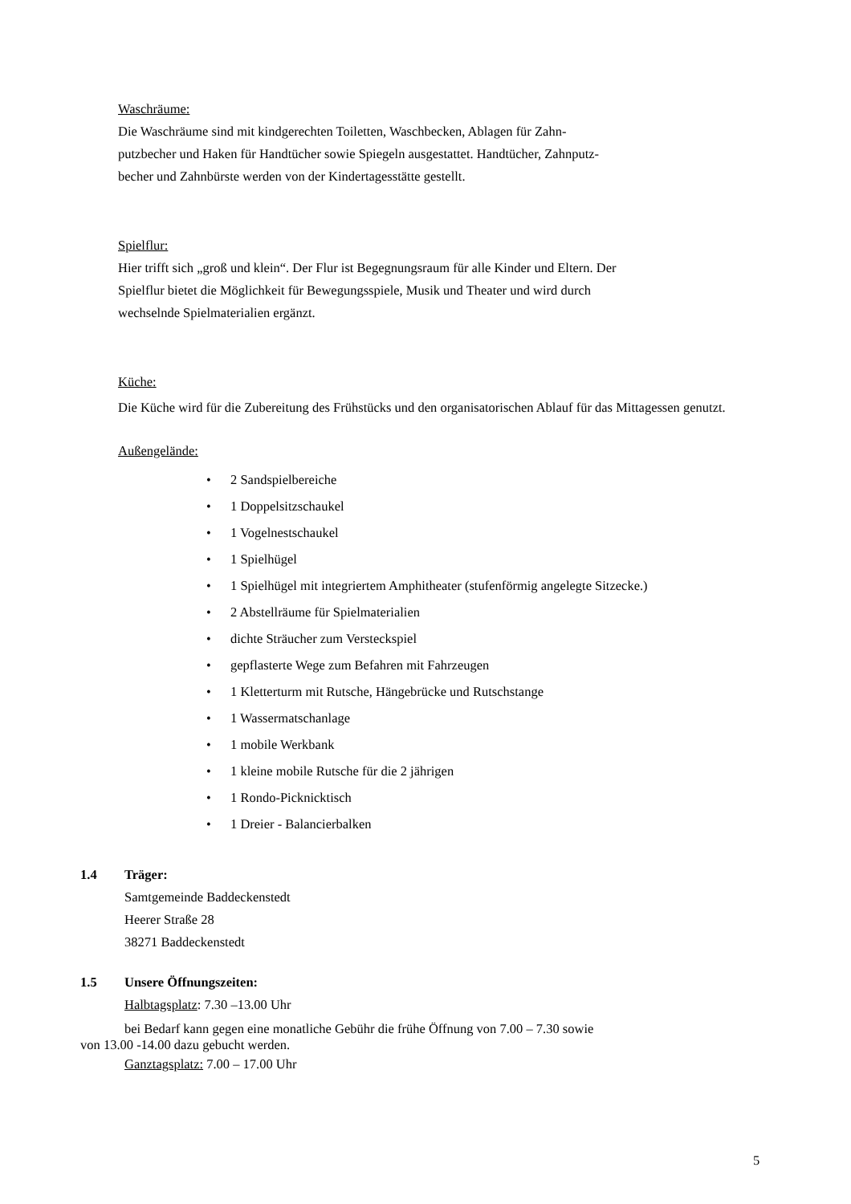Waschräume:
Die Waschräume sind mit kindgerechten Toiletten, Waschbecken, Ablagen für Zahn-
putzbecher und Haken für Handtücher sowie Spiegeln ausgestattet. Handtücher, Zahnputz-
becher und Zahnbürste werden von der Kindertagesstätte gestellt.
Spielflur:
Hier trifft sich „groß und klein“. Der Flur ist Begegnungsraum für alle Kinder und Eltern. Der
Spielflur bietet die Möglichkeit für Bewegungsspiele, Musik und Theater und wird durch
wechselnde Spielmaterialien ergänzt.
Küche:
Die Küche wird für die Zubereitung des Frühstücks und den organisatorischen Ablauf für das Mittagessen genutzt.
Außengelände:
• 2 Sandspielbereiche
• 1 Doppelsitzschaukel
• 1 Vogelnestschaukel
• 1 Spielhügel
• 1 Spielhügel mit integriertem Amphitheater (stufenförmig angelegte Sitzecke.)
• 2 Abstellräume für Spielmaterialien
• dichte Sträucher zum Versteckspiel
• gepflasterte Wege zum Befahren mit Fahrzeugen
• 1 Kletterturm mit Rutsche, Hängebrücke und Rutschstange
• 1 Wassermatschanlage
• 1 mobile Werkbank
• 1 kleine mobile Rutsche für die 2 jährigen
• 1 Rondo-Picknicktisch
• 1 Dreier - Balancierbalken
1.4 Träger:
Samtgemeinde Baddeckenstedt
Heerer Straße 28
38271 Baddeckenstedt
1.5 Unsere Öffnungszeiten:
Halbtagsplatz: 7.30 –13.00 Uhr
bei Bedarf kann gegen eine monatliche Gebühr die frühe Öffnung von 7.00 – 7.30 sowie
von 13.00 -14.00 dazu gebucht werden.
Ganztagsplatz: 7.00 – 17.00 Uhr
5